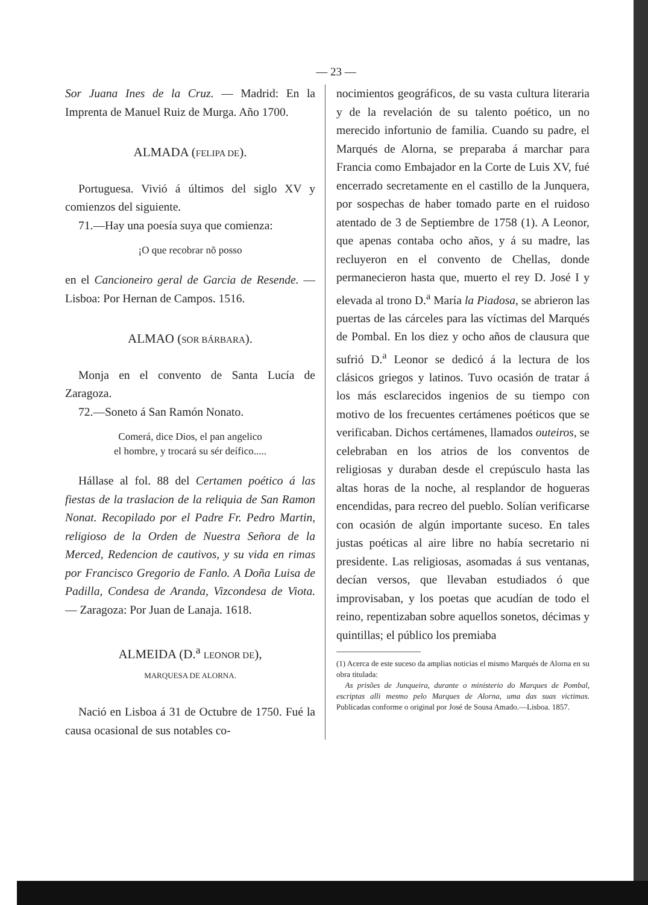— 23 —
Sor Juana Ines de la Cruz. — Madrid: En la Imprenta de Manuel Ruiz de Murga. Año 1700.
ALMADA (FELIPA DE).
Portuguesa. Vivió á últimos del siglo XV y comienzos del siguiente.
71.—Hay una poesía suya que comienza:
¡O que recobrar nõ posso
en el Cancioneiro geral de Garcia de Resende. — Lisboa: Por Hernan de Campos. 1516.
ALMAO (SOR BÁRBARA).
Monja en el convento de Santa Lucía de Zaragoza.
72.—Soneto á San Ramón Nonato.
Comerá, dice Dios, el pan angelico
el hombre, y trocará su sér deífico.....
Hállase al fol. 88 del Certamen poético á las fiestas de la traslacion de la reliquia de San Ramon Nonat. Recopilado por el Padre Fr. Pedro Martin, religioso de la Orden de Nuestra Señora de la Merced, Redencion de cautivos, y su vida en rimas por Francisco Gregorio de Fanlo. A Doña Luisa de Padilla, Condesa de Aranda, Vizcondesa de Viota. — Zaragoza: Por Juan de Lanaja. 1618.
ALMEIDA (D.<sup>a</sup> LEONOR DE),
MARQUESA DE ALORNA.
Nació en Lisboa á 31 de Octubre de 1750. Fué la causa ocasional de sus notables co-
nocimientos geográficos, de su vasta cultura literaria y de la revelación de su talento poético, un no merecido infortunio de familia. Cuando su padre, el Marqués de Alorna, se preparaba á marchar para Francia como Embajador en la Corte de Luis XV, fué encerrado secretamente en el castillo de la Junquera, por sospechas de haber tomado parte en el ruidoso atentado de 3 de Septiembre de 1758 (1). A Leonor, que apenas contaba ocho años, y á su madre, las recluyeron en el convento de Chellas, donde permanecieron hasta que, muerto el rey D. José I y elevada al trono D.<sup>a</sup> María la Piadosa, se abrieron las puertas de las cárceles para las víctimas del Marqués de Pombal. En los diez y ocho años de clausura que sufrió D.<sup>a</sup> Leonor se dedicó á la lectura de los clásicos griegos y latinos. Tuvo ocasión de tratar á los más esclarecidos ingenios de su tiempo con motivo de los frecuentes certámenes poéticos que se verificaban. Dichos certámenes, llamados outeiros, se celebraban en los atrios de los conventos de religiosas y duraban desde el crepúsculo hasta las altas horas de la noche, al resplandor de hogueras encendidas, para recreo del pueblo. Solían verificarse con ocasión de algún importante suceso. En tales justas poéticas al aire libre no había secretario ni presidente. Las religiosas, asomadas á sus ventanas, decían versos, que llevaban estudiados ó que improvisaban, y los poetas que acudían de todo el reino, repentizaban sobre aquellos sonetos, décimas y quintillas; el público los premiaba
(1) Acerca de este suceso da amplias noticias el mismo Marqués de Alorna en su obra titulada:
As prisões de Junqueira, durante o ministerio do Marques de Pombal, escriptas alli mesmo pelo Marques de Alorna, uma das suas victimas. Publicadas conforme o original por José de Sousa Amado.—Lisboa. 1857.